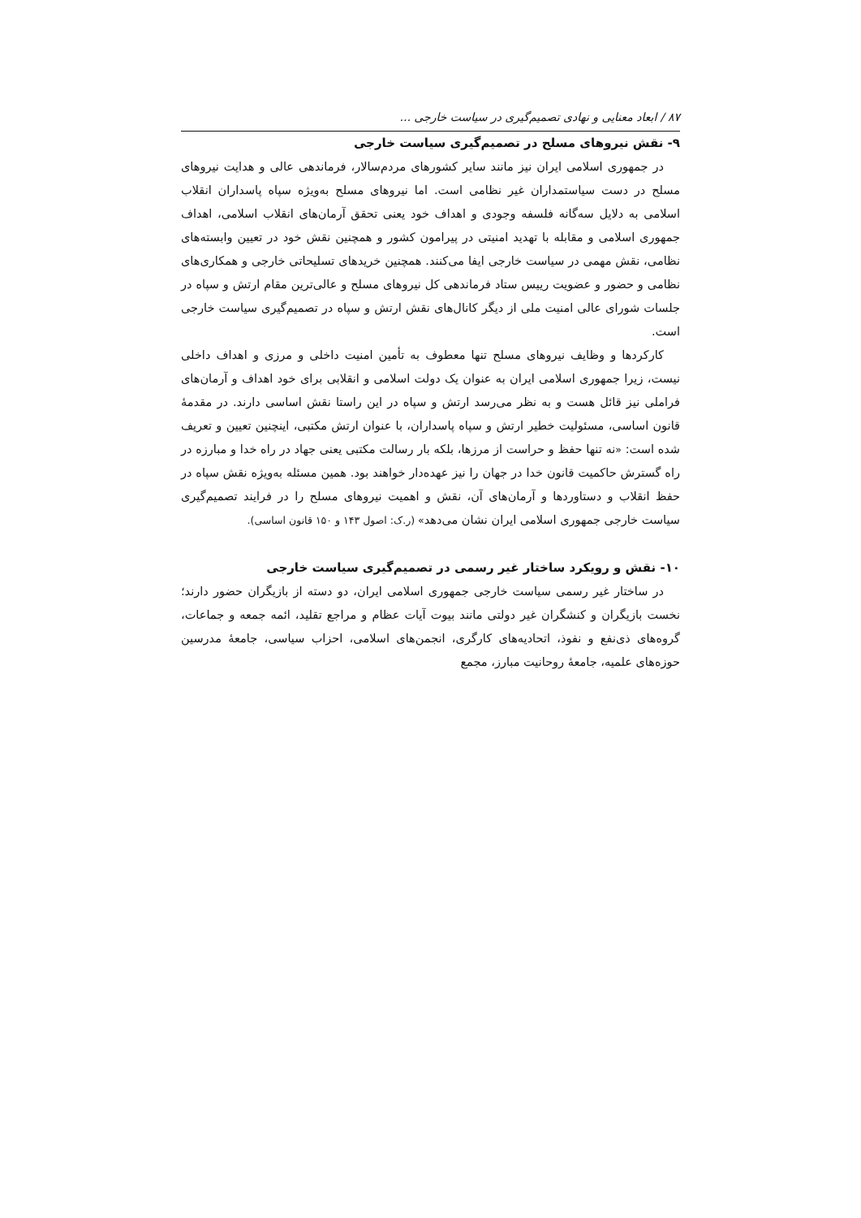۸۷ / ابعاد معنایی و نهادی تصمیم‌گیری در سیاست خارجی ...
۹- نقش نیروهای مسلح در تصمیم‌گیری سیاست خارجی
در جمهوری اسلامی ایران نیز مانند سایر کشورهای مردم‌سالار، فرماندهی عالی و هدایت نیروهای مسلح در دست سیاستمداران غیر نظامی است. اما نیروهای مسلح به‌ویژه سپاه پاسداران انقلاب اسلامی به دلایل سه‌گانه فلسفه وجودی و اهداف خود یعنی تحقق آرمان‌های انقلاب اسلامی، اهداف جمهوری اسلامی و مقابله با تهدید امنیتی در پیرامون کشور و همچنین نقش خود در تعیین وابسته‌های نظامی، نقش مهمی در سیاست خارجی ایفا می‌کنند. همچنین خریدهای تسلیحاتی خارجی و همکاری‌های نظامی و حضور و عضویت رییس ستاد فرماندهی کل نیروهای مسلح و عالی‌ترین مقام ارتش و سپاه در جلسات شورای عالی امنیت ملی از دیگر کانال‌های نقش ارتش و سپاه در تصمیم‌گیری سیاست خارجی است.
کارکردها و وظایف نیروهای مسلح تنها معطوف به تأمین امنیت داخلی و مرزی و اهداف داخلی نیست، زیرا جمهوری اسلامی ایران به عنوان یک دولت اسلامی و انقلابی برای خود اهداف و آرمان‌های فراملی نیز قائل هست و به نظر می‌رسد ارتش و سپاه در این راستا نقش اساسی دارند. در مقدمهٔ قانون اساسی، مسئولیت خطیر ارتش و سپاه پاسداران، با عنوان ارتش مکتبی، اینچنین تعیین و تعریف شده است: «نه تنها حفظ و حراست از مرزها، بلکه بار رسالت مکتبی یعنی جهاد در راه خدا و مبارزه در راه گسترش حاکمیت قانون خدا در جهان را نیز عهده‌دار خواهند بود. همین مسئله به‌ویژه نقش سپاه در حفظ انقلاب و دستاوردها و آرمان‌های آن، نقش و اهمیت نیروهای مسلح را در فرایند تصمیم‌گیری سیاست خارجی جمهوری اسلامی ایران نشان می‌دهد» (ر.ک: اصول ۱۴۳ و ۱۵۰ قانون اساسی).
۱۰- نقش و رویکرد ساختار غیر رسمی در تصمیم‌گیری سیاست خارجی
در ساختار غیر رسمی سیاست خارجی جمهوری اسلامی ایران، دو دسته از بازیگران حضور دارند؛ نخست بازیگران و کنشگران غیر دولتی مانند بیوت آیات عظام و مراجع تقلید، ائمه جمعه و جماعات، گروه‌های ذی‌نفع و نفوذ، اتحادیه‌های کارگری، انجمن‌های اسلامی، احزاب سیاسی، جامعهٔ مدرسین حوزه‌های علمیه، جامعهٔ روحانیت مبارز، مجمع